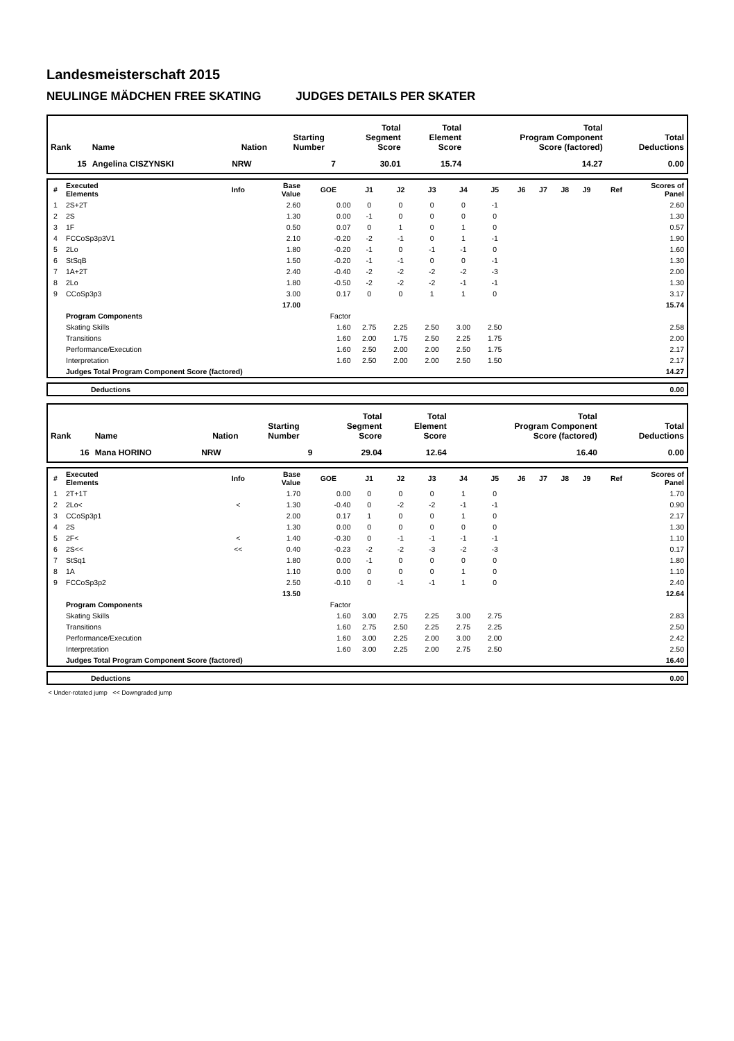Landesmeisterschaft 2015
NEULINGE MÄDCHEN FREE SKATING JUDGES DETAILS PER SKATER
| Rank | Name | Nation | Starting Number | Total Segment Score | Total Element Score | Total Program Component Score (factored) | Total Deductions |
| --- | --- | --- | --- | --- | --- | --- | --- |
| 15 | Angelina CISZYNSKI | NRW | 7 | 30.01 | 15.74 | 14.27 | 0.00 |
| # | Executed Elements | Info | Base Value | GOE | J1 | J2 | J3 | J4 | J5 | J6 | J7 | J8 | J9 | Ref | Scores of Panel |
| --- | --- | --- | --- | --- | --- | --- | --- | --- | --- | --- | --- | --- | --- | --- | --- |
| 1 | 2S+2T | | 2.60 | 0.00 | 0 | 0 | 0 | 0 | -1 | | | | | | 2.60 |
| 2 | 2S | | 1.30 | 0.00 | -1 | 0 | 0 | 0 | 0 | | | | | | 1.30 |
| 3 | 1F | | 0.50 | 0.07 | 0 | 1 | 0 | 1 | 0 | | | | | | 0.57 |
| 4 | FCCoSp3p3V1 | | 2.10 | -0.20 | -2 | -1 | 0 | 1 | -1 | | | | | | 1.90 |
| 5 | 2Lo | | 1.80 | -0.20 | -1 | 0 | -1 | -1 | 0 | | | | | | 1.60 |
| 6 | StSqB | | 1.50 | -0.20 | -1 | -1 | 0 | 0 | -1 | | | | | | 1.30 |
| 7 | 1A+2T | | 2.40 | -0.40 | -2 | -2 | -2 | -2 | -3 | | | | | | 2.00 |
| 8 | 2Lo | | 1.80 | -0.50 | -2 | -2 | -2 | -1 | -1 | | | | | | 1.30 |
| 9 | CCoSp3p3 | | 3.00 | 0.17 | 0 | 0 | 1 | 1 | 0 | | | | | | 3.17 |
| | | | 17.00 | | | | | | | | | | | | 15.74 |
| | Program Components | | | Factor | | | | | | | | | | | |
| | Skating Skills | | | 1.60 | 2.75 | 2.25 | 2.50 | 3.00 | 2.50 | | | | | | 2.58 |
| | Transitions | | | 1.60 | 2.00 | 1.75 | 2.50 | 2.25 | 1.75 | | | | | | 2.00 |
| | Performance/Execution | | | 1.60 | 2.50 | 2.00 | 2.00 | 2.50 | 1.75 | | | | | | 2.17 |
| | Interpretation | | | 1.60 | 2.50 | 2.00 | 2.00 | 2.50 | 1.50 | | | | | | 2.17 |
| | Judges Total Program Component Score (factored) | | | | | | | | | | | | | | 14.27 |
| | Deductions | 0.00 |
| Rank | Name | Nation | Starting Number | Total Segment Score | Total Element Score | Total Program Component Score (factored) | Total Deductions |
| --- | --- | --- | --- | --- | --- | --- | --- |
| 16 | Mana HORINO | NRW | 9 | 29.04 | 12.64 | 16.40 | 0.00 |
| # | Executed Elements | Info | Base Value | GOE | J1 | J2 | J3 | J4 | J5 | J6 | J7 | J8 | J9 | Ref | Scores of Panel |
| --- | --- | --- | --- | --- | --- | --- | --- | --- | --- | --- | --- | --- | --- | --- | --- |
| 1 | 2T+1T | | 1.70 | 0.00 | 0 | 0 | 0 | 1 | 0 | | | | | | 1.70 |
| 2 | 2Lo< | < | 1.30 | -0.40 | 0 | -2 | -2 | -1 | -1 | | | | | | 0.90 |
| 3 | CCoSp3p1 | | 2.00 | 0.17 | 1 | 0 | 0 | 1 | 0 | | | | | | 2.17 |
| 4 | 2S | | 1.30 | 0.00 | 0 | 0 | 0 | 0 | 0 | | | | | | 1.30 |
| 5 | 2F< | < | 1.40 | -0.30 | 0 | -1 | -1 | -1 | -1 | | | | | | 1.10 |
| 6 | 2S<< | << | 0.40 | -0.23 | -2 | -2 | -3 | -2 | -3 | | | | | | 0.17 |
| 7 | StSq1 | | 1.80 | 0.00 | -1 | 0 | 0 | 0 | 0 | | | | | | 1.80 |
| 8 | 1A | | 1.10 | 0.00 | 0 | 0 | 0 | 1 | 0 | | | | | | 1.10 |
| 9 | FCCoSp3p2 | | 2.50 | -0.10 | 0 | -1 | -1 | 1 | 0 | | | | | | 2.40 |
| | | | 13.50 | | | | | | | | | | | | 12.64 |
| | Program Components | | | Factor | | | | | | | | | | | |
| | Skating Skills | | | 1.60 | 3.00 | 2.75 | 2.25 | 3.00 | 2.75 | | | | | | 2.83 |
| | Transitions | | | 1.60 | 2.75 | 2.50 | 2.25 | 2.75 | 2.25 | | | | | | 2.50 |
| | Performance/Execution | | | 1.60 | 3.00 | 2.25 | 2.00 | 3.00 | 2.00 | | | | | | 2.42 |
| | Interpretation | | | 1.60 | 3.00 | 2.25 | 2.00 | 2.75 | 2.50 | | | | | | 2.50 |
| | Judges Total Program Component Score (factored) | | | | | | | | | | | | | | 16.40 |
| | Deductions | 0.00 |
< Under-rotated jump << Downgraded jump